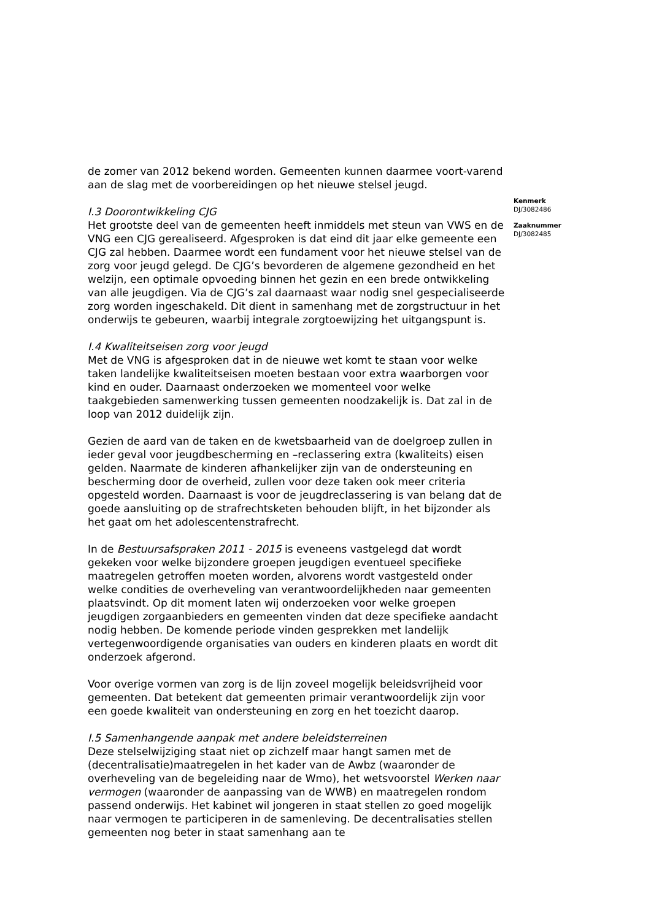de zomer van 2012 bekend worden. Gemeenten kunnen daarmee voort-varend aan de slag met de voorbereidingen op het nieuwe stelsel jeugd.
I.3 Doorontwikkeling CJG
Het grootste deel van de gemeenten heeft inmiddels met steun van VWS en de VNG een CJG gerealiseerd. Afgesproken is dat eind dit jaar elke gemeente een CJG zal hebben. Daarmee wordt een fundament voor het nieuwe stelsel van de zorg voor jeugd gelegd. De CJG’s bevorderen de algemene gezondheid en het welzijn, een optimale opvoeding binnen het gezin en een brede ontwikkeling van alle jeugdigen. Via de CJG’s zal daarnaast waar nodig snel gespecialiseerde zorg worden ingeschakeld. Dit dient in samenhang met de zorgstructuur in het onderwijs te gebeuren, waarbij integrale zorgtoewijzing het uitgangspunt is.
I.4 Kwaliteitseisen zorg voor jeugd
Met de VNG is afgesproken dat in de nieuwe wet komt te staan voor welke taken landelijke kwaliteitseisen moeten bestaan voor extra waarborgen voor kind en ouder. Daarnaast onderzoeken we momenteel voor welke taakgebieden samenwerking tussen gemeenten noodzakelijk is. Dat zal in de loop van 2012 duidelijk zijn.
Gezien de aard van de taken en de kwetsbaarheid van de doelgroep zullen in ieder geval voor jeugdbescherming en –reclassering extra (kwaliteits) eisen gelden. Naarmate de kinderen afhankelijker zijn van de ondersteuning en bescherming door de overheid, zullen voor deze taken ook meer criteria opgesteld worden. Daarnaast is voor de jeugdreclassering is van belang dat de goede aansluiting op de strafrechtsketen behouden blijft, in het bijzonder als het gaat om het adolescentenstrafrecht.
In de Bestuursafspraken 2011 - 2015 is eveneens vastgelegd dat wordt gekeken voor welke bijzondere groepen jeugdigen eventueel specifieke maatregelen getroffen moeten worden, alvorens wordt vastgesteld onder welke condities de overheveling van verantwoordelijkheden naar gemeenten plaatsvindt. Op dit moment laten wij onderzoeken voor welke groepen jeugdigen zorgaanbieders en gemeenten vinden dat deze specifieke aandacht nodig hebben. De komende periode vinden gesprekken met landelijk vertegenwoordigende organisaties van ouders en kinderen plaats en wordt dit onderzoek afgerond.
Voor overige vormen van zorg is de lijn zoveel mogelijk beleidsvrijheid voor gemeenten. Dat betekent dat gemeenten primair verantwoordelijk zijn voor een goede kwaliteit van ondersteuning en zorg en het toezicht daarop.
I.5 Samenhangende aanpak met andere beleidsterreinen
Deze stelselwijziging staat niet op zichzelf maar hangt samen met de (decentralisatie)maatregelen in het kader van de Awbz (waaronder de overheveling van de begeleiding naar de Wmo), het wetsvoorstel Werken naar vermogen (waaronder de aanpassing van de WWB) en maatregelen rondom passend onderwijs. Het kabinet wil jongeren in staat stellen zo goed mogelijk naar vermogen te participeren in de samenleving. De decentralisaties stellen gemeenten nog beter in staat samenhang aan te
Kenmerk
DJ/3082486
Zaaknummer
DJ/3082485